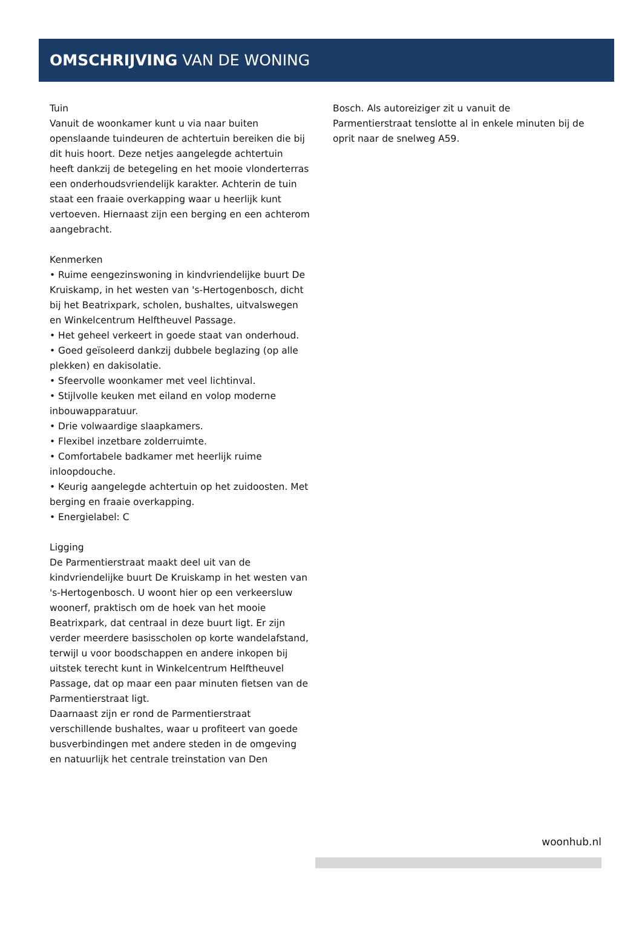OMSCHRIJVING VAN DE WONING
Tuin
Vanuit de woonkamer kunt u via naar buiten openslaande tuindeuren de achtertuin bereiken die bij dit huis hoort. Deze netjes aangelegde achtertuin heeft dankzij de betegeling en het mooie vlonderterras een onderhoudsvriendelijk karakter. Achterin de tuin staat een fraaie overkapping waar u heerlijk kunt vertoeven. Hiernaast zijn een berging en een achterom aangebracht.
Kenmerken
• Ruime eengezinswoning in kindvriendelijke buurt De Kruiskamp, in het westen van 's-Hertogenbosch, dicht bij het Beatrixpark, scholen, bushaltes, uitvalswegen en Winkelcentrum Helftheuvel Passage.
• Het geheel verkeert in goede staat van onderhoud.
• Goed geïsoleerd dankzij dubbele beglazing (op alle plekken) en dakisolatie.
• Sfeervolle woonkamer met veel lichtinval.
• Stijlvolle keuken met eiland en volop moderne inbouwapparatuur.
• Drie volwaardige slaapkamers.
• Flexibel inzetbare zolderruimte.
• Comfortabele badkamer met heerlijk ruime inloopdouche.
• Keurig aangelegde achtertuin op het zuidoosten. Met berging en fraaie overkapping.
• Energielabel: C
Ligging
De Parmentierstraat maakt deel uit van de kindvriendelijke buurt De Kruiskamp in het westen van 's-Hertogenbosch. U woont hier op een verkeersluw woonerf, praktisch om de hoek van het mooie Beatrixpark, dat centraal in deze buurt ligt. Er zijn verder meerdere basisscholen op korte wandelafstand, terwijl u voor boodschappen en andere inkopen bij uitstek terecht kunt in Winkelcentrum Helftheuvel Passage, dat op maar een paar minuten fietsen van de Parmentierstraat ligt.
Daarnaast zijn er rond de Parmentierstraat verschillende bushaltes, waar u profiteert van goede busverbindingen met andere steden in de omgeving en natuurlijk het centrale treinstation van Den
Bosch. Als autoreiziger zit u vanuit de Parmentierstraat tenslotte al in enkele minuten bij de oprit naar de snelweg A59.
woonhub.nl